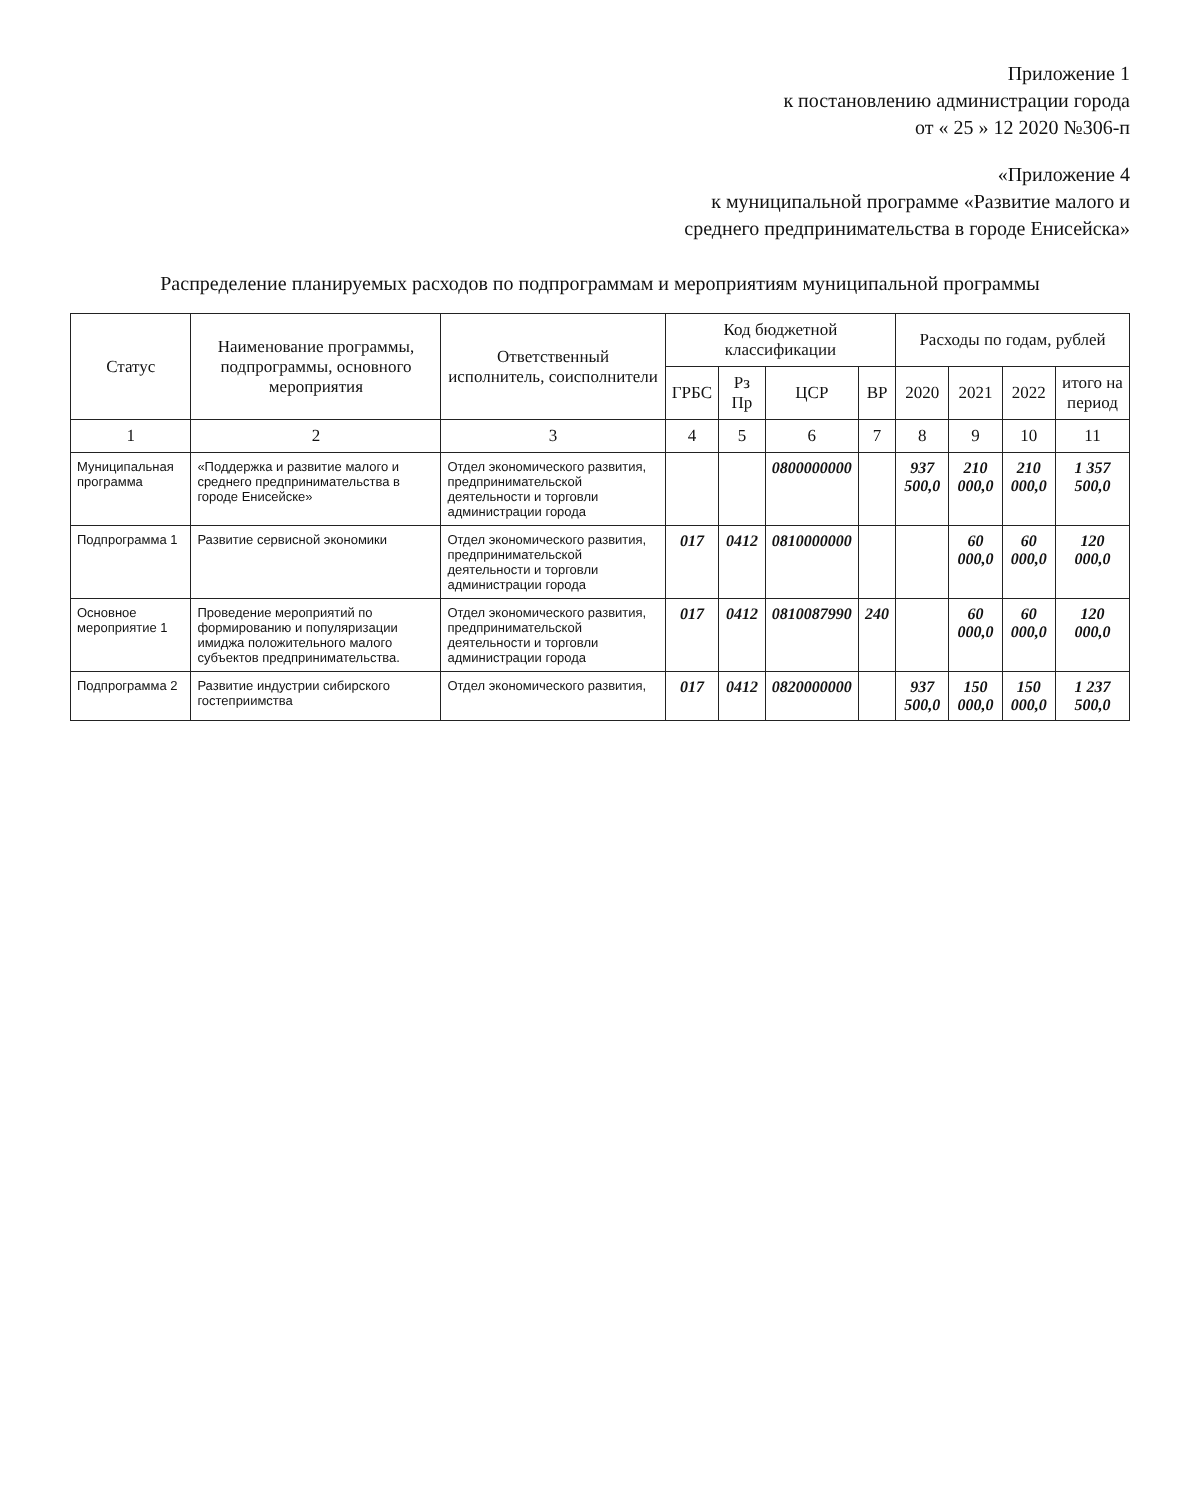Приложение 1
к постановлению администрации города
от « 25 » 12 2020 №306-п
«Приложение 4
к муниципальной программе «Развитие малого и
среднего предпринимательства в городе Енисейска»
Распределение планируемых расходов по подпрограммам и мероприятиям муниципальной программы
| Статус | Наименование программы, подпрограммы, основного мероприятия | Ответственный исполнитель, соисполнители | Код бюджетной классификации | | | | Расходы по годам, рублей | | | |
| --- | --- | --- | --- | --- | --- | --- | --- | --- | --- | --- |
| | | | ГРБС | Рз Пр | ЦСР | ВР | 2020 | 2021 | 2022 | итого на период |
| 1 | 2 | 3 | 4 | 5 | 6 | 7 | 8 | 9 | 10 | 11 |
| Муниципальная программа | «Поддержка и развитие малого и среднего предпринимательства в городе Енисейске» | Отдел экономического развития, предпринимательской деятельности и торговли администрации города | | | 0800000000 | | 937 500,0 | 210 000,0 | 210 000,0 | 1 357 500,0 |
| Подпрограмма 1 | Развитие сервисной экономики | Отдел экономического развития, предпринимательской деятельности и торговли администрации города | 017 | 0412 | 0810000000 | | | 60 000,0 | 60 000,0 | 120 000,0 |
| Основное мероприятие 1 | Проведение мероприятий по формированию и популяризации имиджа положительного малого субъектов предпринимательства. | Отдел экономического развития, предпринимательской деятельности и торговли администрации города | 017 | 0412 | 0810087990 | 240 | | 60 000,0 | 60 000,0 | 120 000,0 |
| Подпрограмма 2 | Развитие индустрии сибирского гостеприимства | Отдел экономического развития, | 017 | 0412 | 0820000000 | | 937 500,0 | 150 000,0 | 150 000,0 | 1 237 500,0 |